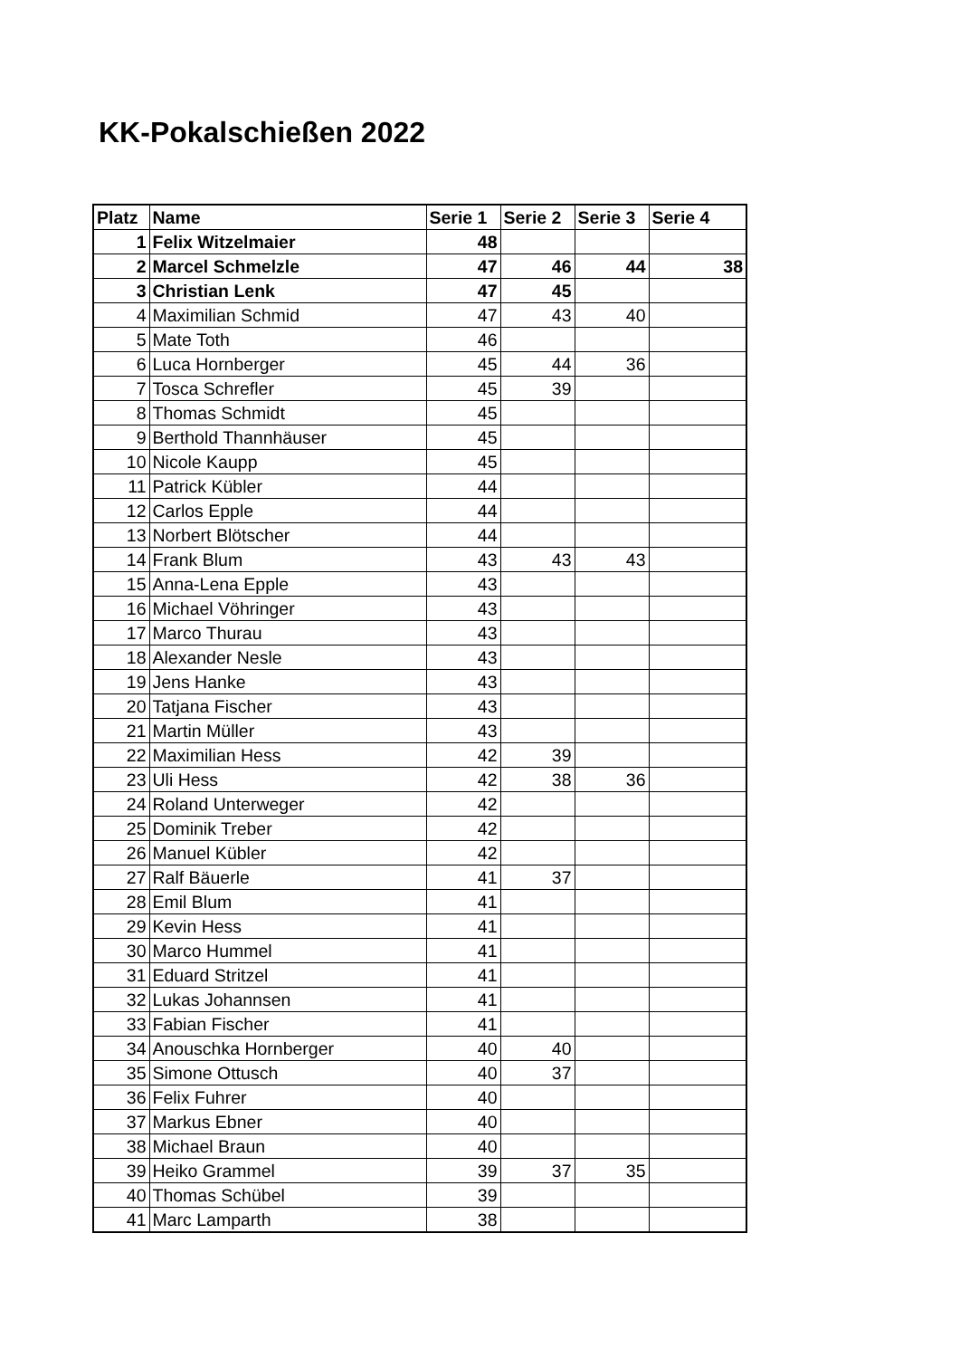KK-Pokalschießen 2022
| Platz | Name | Serie 1 | Serie 2 | Serie 3 | Serie 4 |
| --- | --- | --- | --- | --- | --- |
| 1 | Felix Witzelmaier | 48 | | | |
| 2 | Marcel Schmelzle | 47 | 46 | 44 | 38 |
| 3 | Christian Lenk | 47 | 45 | | |
| 4 | Maximilian Schmid | 47 | 43 | 40 | |
| 5 | Mate Toth | 46 | | | |
| 6 | Luca Hornberger | 45 | 44 | 36 | |
| 7 | Tosca Schrefler | 45 | 39 | | |
| 8 | Thomas Schmidt | 45 | | | |
| 9 | Berthold Thannhäuser | 45 | | | |
| 10 | Nicole Kaupp | 45 | | | |
| 11 | Patrick Kübler | 44 | | | |
| 12 | Carlos Epple | 44 | | | |
| 13 | Norbert Blötscher | 44 | | | |
| 14 | Frank Blum | 43 | 43 | 43 | |
| 15 | Anna-Lena Epple | 43 | | | |
| 16 | Michael Vöhringer | 43 | | | |
| 17 | Marco Thurau | 43 | | | |
| 18 | Alexander Nesle | 43 | | | |
| 19 | Jens Hanke | 43 | | | |
| 20 | Tatjana Fischer | 43 | | | |
| 21 | Martin Müller | 43 | | | |
| 22 | Maximilian Hess | 42 | 39 | | |
| 23 | Uli Hess | 42 | 38 | 36 | |
| 24 | Roland Unterweger | 42 | | | |
| 25 | Dominik Treber | 42 | | | |
| 26 | Manuel Kübler | 42 | | | |
| 27 | Ralf Bäuerle | 41 | 37 | | |
| 28 | Emil Blum | 41 | | | |
| 29 | Kevin Hess | 41 | | | |
| 30 | Marco Hummel | 41 | | | |
| 31 | Eduard Stritzel | 41 | | | |
| 32 | Lukas Johannsen | 41 | | | |
| 33 | Fabian Fischer | 41 | | | |
| 34 | Anouschka Hornberger | 40 | 40 | | |
| 35 | Simone Ottusch | 40 | 37 | | |
| 36 | Felix Fuhrer | 40 | | | |
| 37 | Markus Ebner | 40 | | | |
| 38 | Michael Braun | 40 | | | |
| 39 | Heiko Grammel | 39 | 37 | 35 | |
| 40 | Thomas Schübel | 39 | | | |
| 41 | Marc Lamparth | 38 | | | |